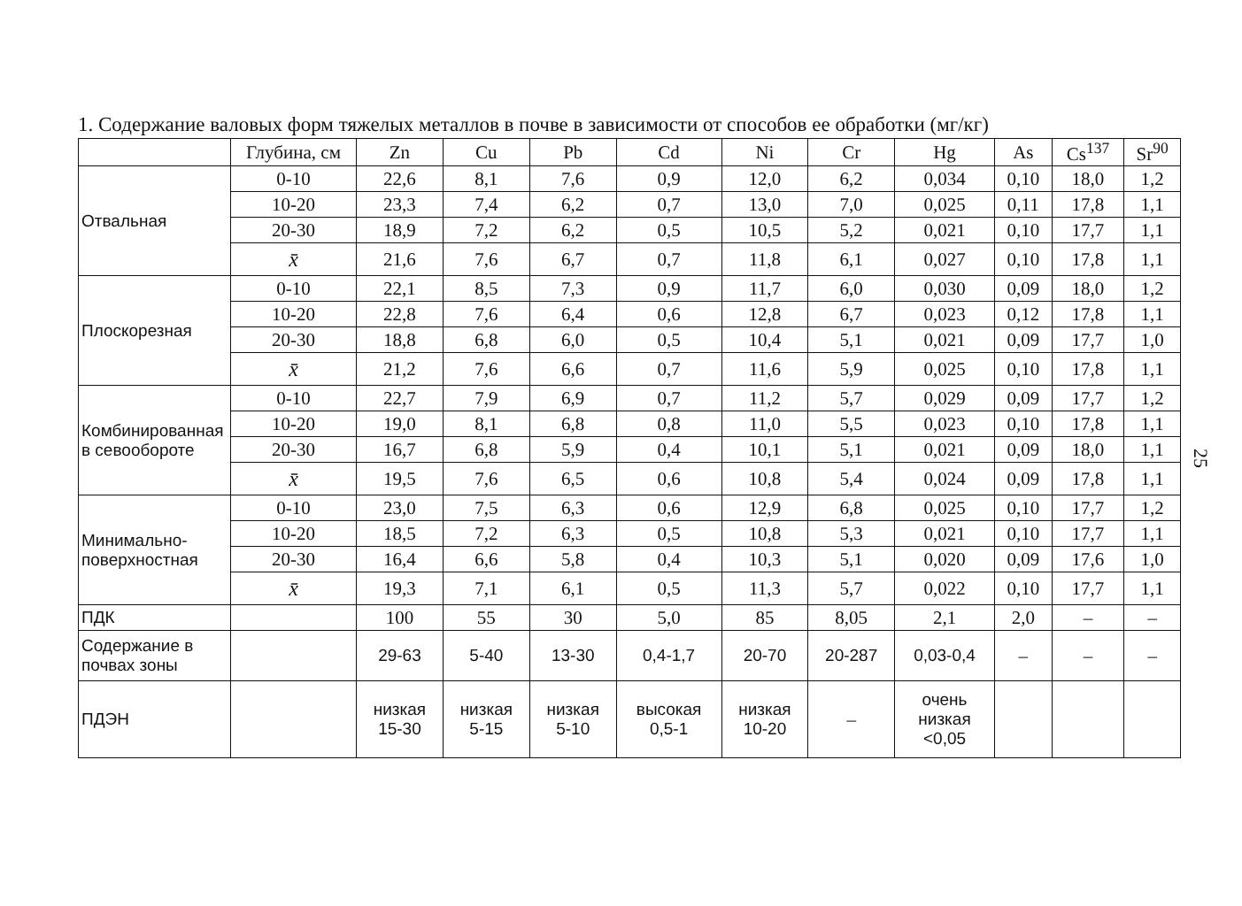1. Содержание валовых форм тяжелых металлов в почве в зависимости от способов ее обработки (мг/кг)
| | Глубина, см | Zn | Cu | Pb | Cd | Ni | Cr | Hg | As | Cs<sup>137</sup> | Sr<sup>90</sup> |
| --- | --- | --- | --- | --- | --- | --- | --- | --- | --- | --- | --- |
| Отвальная | 0-10 | 22,6 | 8,1 | 7,6 | 0,9 | 12,0 | 6,2 | 0,034 | 0,10 | 18,0 | 1,2 |
| | 10-20 | 23,3 | 7,4 | 6,2 | 0,7 | 13,0 | 7,0 | 0,025 | 0,11 | 17,8 | 1,1 |
| | 20-30 | 18,9 | 7,2 | 6,2 | 0,5 | 10,5 | 5,2 | 0,021 | 0,10 | 17,7 | 1,1 |
| | x̄ | 21,6 | 7,6 | 6,7 | 0,7 | 11,8 | 6,1 | 0,027 | 0,10 | 17,8 | 1,1 |
| Плоскорезная | 0-10 | 22,1 | 8,5 | 7,3 | 0,9 | 11,7 | 6,0 | 0,030 | 0,09 | 18,0 | 1,2 |
| | 10-20 | 22,8 | 7,6 | 6,4 | 0,6 | 12,8 | 6,7 | 0,023 | 0,12 | 17,8 | 1,1 |
| | 20-30 | 18,8 | 6,8 | 6,0 | 0,5 | 10,4 | 5,1 | 0,021 | 0,09 | 17,7 | 1,0 |
| | x̄ | 21,2 | 7,6 | 6,6 | 0,7 | 11,6 | 5,9 | 0,025 | 0,10 | 17,8 | 1,1 |
| Комбинирован­ная в севообо­роте | 0-10 | 22,7 | 7,9 | 6,9 | 0,7 | 11,2 | 5,7 | 0,029 | 0,09 | 17,7 | 1,2 |
| | 10-20 | 19,0 | 8,1 | 6,8 | 0,8 | 11,0 | 5,5 | 0,023 | 0,10 | 17,8 | 1,1 |
| | 20-30 | 16,7 | 6,8 | 5,9 | 0,4 | 10,1 | 5,1 | 0,021 | 0,09 | 18,0 | 1,1 |
| | x̄ | 19,5 | 7,6 | 6,5 | 0,6 | 10,8 | 5,4 | 0,024 | 0,09 | 17,8 | 1,1 |
| Минимально-поверхностная | 0-10 | 23,0 | 7,5 | 6,3 | 0,6 | 12,9 | 6,8 | 0,025 | 0,10 | 17,7 | 1,2 |
| | 10-20 | 18,5 | 7,2 | 6,3 | 0,5 | 10,8 | 5,3 | 0,021 | 0,10 | 17,7 | 1,1 |
| | 20-30 | 16,4 | 6,6 | 5,8 | 0,4 | 10,3 | 5,1 | 0,020 | 0,09 | 17,6 | 1,0 |
| | x̄ | 19,3 | 7,1 | 6,1 | 0,5 | 11,3 | 5,7 | 0,022 | 0,10 | 17,7 | 1,1 |
| ПДК | | 100 | 55 | 30 | 5,0 | 85 | 8,05 | 2,1 | 2,0 | – | – |
| Содержание в почвах зоны | | 29-63 | 5-40 | 13-30 | 0,4-1,7 | 20-70 | 20-287 | 0,03-0,4 | – | – | – |
| ПДЭН | | низкая 15-30 | низкая 5-15 | низкая 5-10 | высокая 0,5-1 | низкая 10-20 | – | очень низкая <0,05 | | | |
25